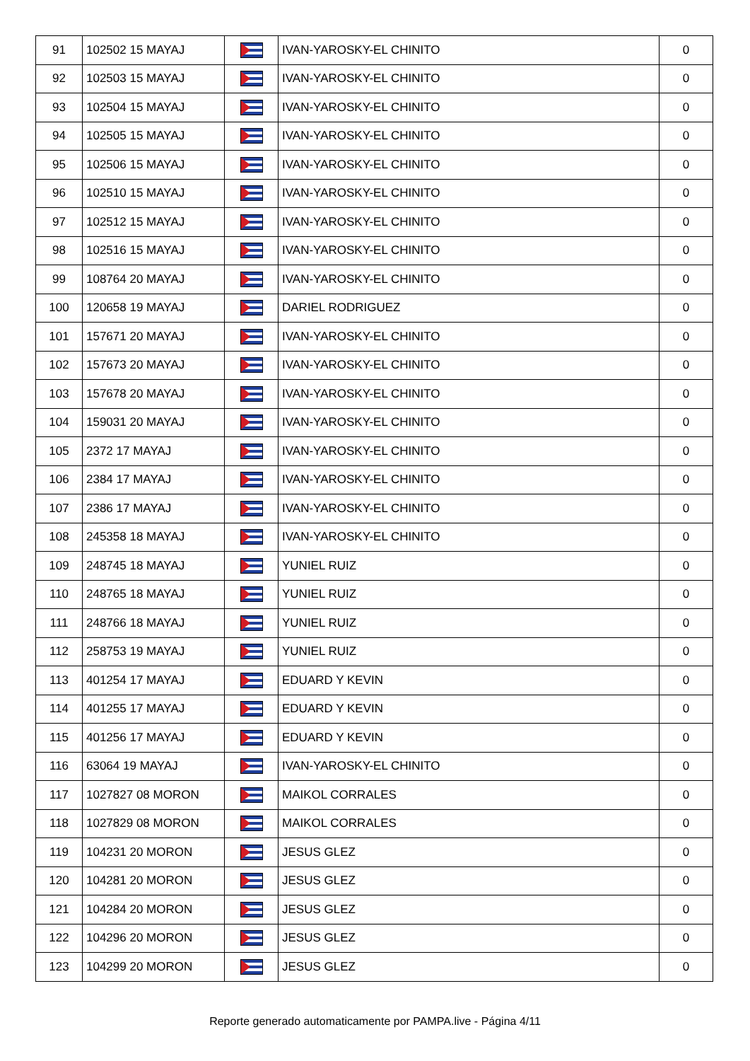| 91 | 102502 15 MAYAJ | | IVAN-YAROSKY-EL CHINITO | 0 |
| 92 | 102503 15 MAYAJ | | IVAN-YAROSKY-EL CHINITO | 0 |
| 93 | 102504 15 MAYAJ | | IVAN-YAROSKY-EL CHINITO | 0 |
| 94 | 102505 15 MAYAJ | | IVAN-YAROSKY-EL CHINITO | 0 |
| 95 | 102506 15 MAYAJ | | IVAN-YAROSKY-EL CHINITO | 0 |
| 96 | 102510 15 MAYAJ | | IVAN-YAROSKY-EL CHINITO | 0 |
| 97 | 102512 15 MAYAJ | | IVAN-YAROSKY-EL CHINITO | 0 |
| 98 | 102516 15 MAYAJ | | IVAN-YAROSKY-EL CHINITO | 0 |
| 99 | 108764 20 MAYAJ | | IVAN-YAROSKY-EL CHINITO | 0 |
| 100 | 120658 19 MAYAJ | | DARIEL RODRIGUEZ | 0 |
| 101 | 157671 20 MAYAJ | | IVAN-YAROSKY-EL CHINITO | 0 |
| 102 | 157673 20 MAYAJ | | IVAN-YAROSKY-EL CHINITO | 0 |
| 103 | 157678 20 MAYAJ | | IVAN-YAROSKY-EL CHINITO | 0 |
| 104 | 159031 20 MAYAJ | | IVAN-YAROSKY-EL CHINITO | 0 |
| 105 | 2372 17 MAYAJ | | IVAN-YAROSKY-EL CHINITO | 0 |
| 106 | 2384 17 MAYAJ | | IVAN-YAROSKY-EL CHINITO | 0 |
| 107 | 2386 17 MAYAJ | | IVAN-YAROSKY-EL CHINITO | 0 |
| 108 | 245358 18 MAYAJ | | IVAN-YAROSKY-EL CHINITO | 0 |
| 109 | 248745 18 MAYAJ | | YUNIEL RUIZ | 0 |
| 110 | 248765 18 MAYAJ | | YUNIEL RUIZ | 0 |
| 111 | 248766 18 MAYAJ | | YUNIEL RUIZ | 0 |
| 112 | 258753 19 MAYAJ | | YUNIEL RUIZ | 0 |
| 113 | 401254 17 MAYAJ | | EDUARD Y KEVIN | 0 |
| 114 | 401255 17 MAYAJ | | EDUARD Y KEVIN | 0 |
| 115 | 401256 17 MAYAJ | | EDUARD Y KEVIN | 0 |
| 116 | 63064 19 MAYAJ | | IVAN-YAROSKY-EL CHINITO | 0 |
| 117 | 1027827 08 MORON | | MAIKOL CORRALES | 0 |
| 118 | 1027829 08 MORON | | MAIKOL CORRALES | 0 |
| 119 | 104231 20 MORON | | JESUS GLEZ | 0 |
| 120 | 104281 20 MORON | | JESUS GLEZ | 0 |
| 121 | 104284 20 MORON | | JESUS GLEZ | 0 |
| 122 | 104296 20 MORON | | JESUS GLEZ | 0 |
| 123 | 104299 20 MORON | | JESUS GLEZ | 0 |
Reporte generado automaticamente por PAMPA.live - Página 4/11